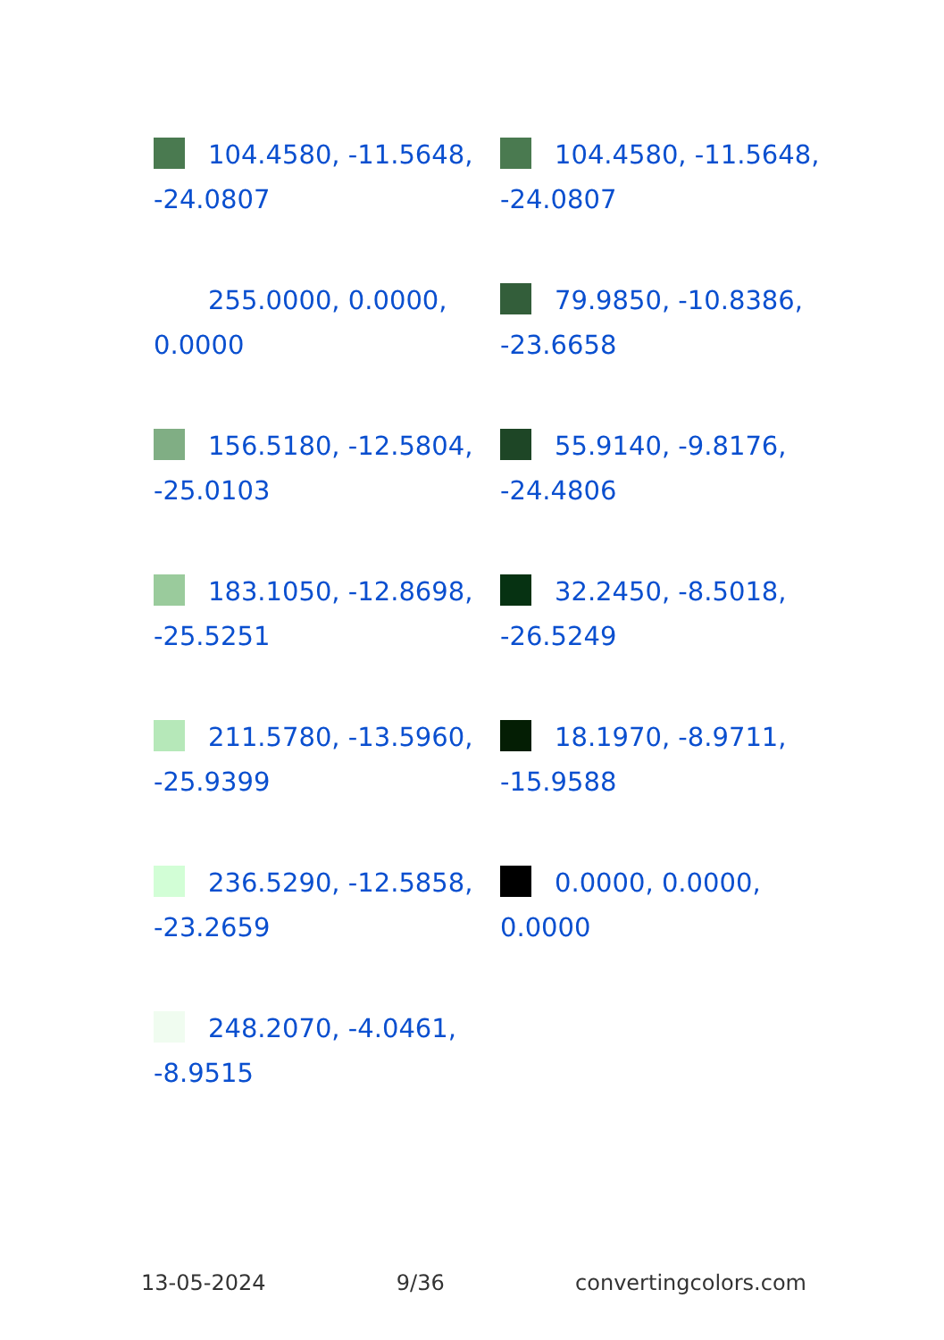104.4580, -11.5648, -24.0807
104.4580, -11.5648, -24.0807
255.0000, 0.0000, 0.0000
79.9850, -10.8386, -23.6658
156.5180, -12.5804, -25.0103
55.9140, -9.8176, -24.4806
183.1050, -12.8698, -25.5251
32.2450, -8.5018, -26.5249
211.5780, -13.5960, -25.9399
18.1970, -8.9711, -15.9588
236.5290, -12.5858, -23.2659
0.0000, 0.0000, 0.0000
248.2070, -4.0461, -8.9515
13-05-2024 9/36 convertingcolors.com